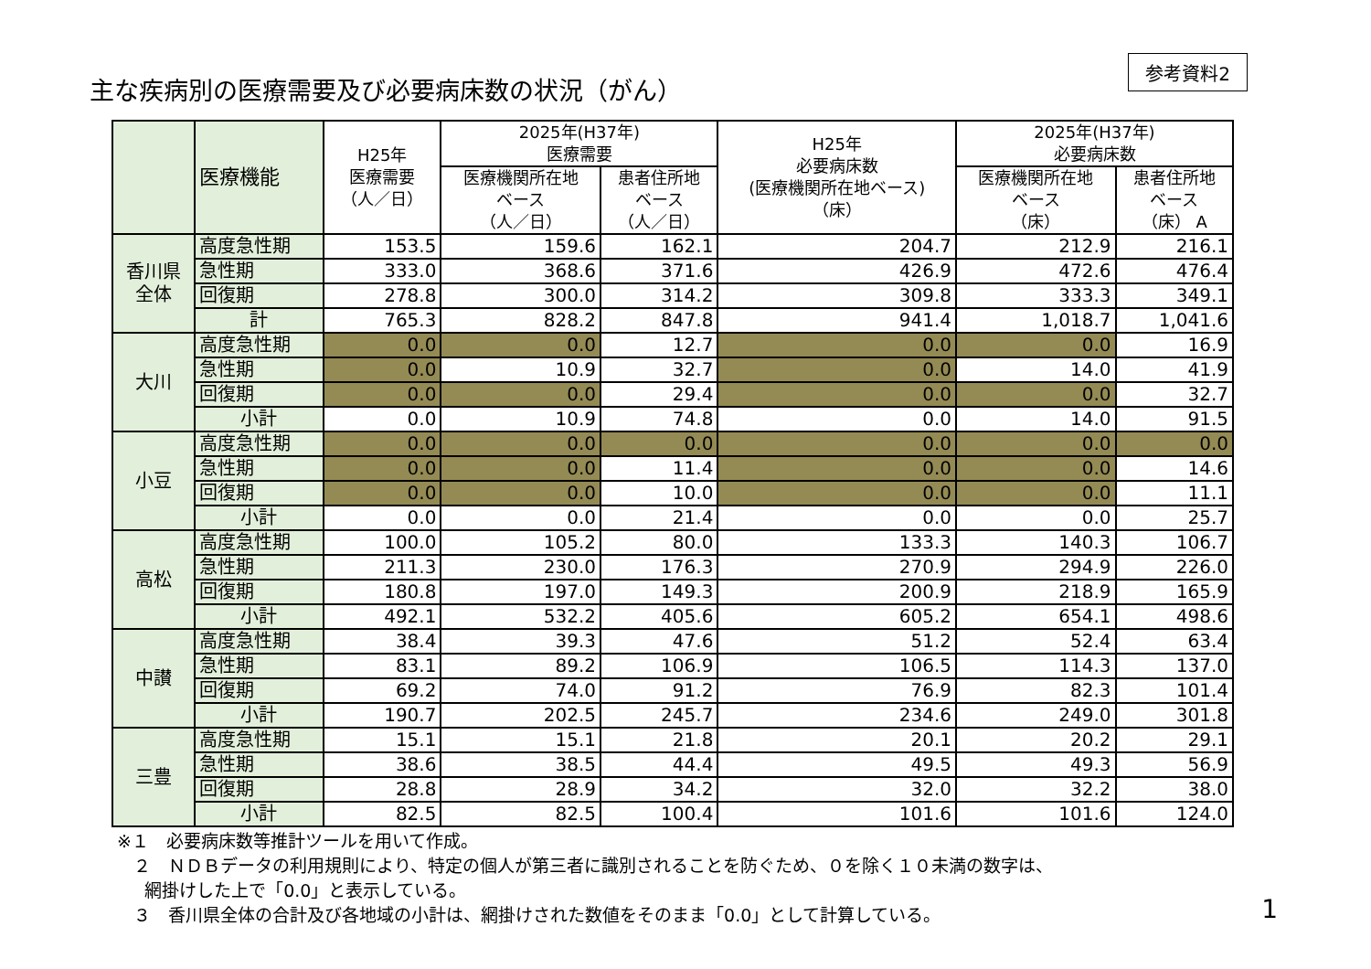主な疾病別の医療需要及び必要病床数の状況（がん）
参考資料2
| | 医療機能 | H25年 医療需要 （人／日） | 2025年(H37年) 医療需要 | | H25年 必要病床数 (医療機関所在地ベース) （床） | 2025年(H37年) 必要病床数 | |
| --- | --- | --- | --- | --- | --- | --- | --- |
| | | | 医療機関所在地 ベース （人／日） | 患者住所地 ベース （人／日） | | 医療機関所在地 ベース （床） | 患者住所地 ベース （床） A |
| 香川県 全体 | 高度急性期 | 153.5 | 159.6 | 162.1 | 204.7 | 212.9 | 216.1 |
| | 急性期 | 333.0 | 368.6 | 371.6 | 426.9 | 472.6 | 476.4 |
| | 回復期 | 278.8 | 300.0 | 314.2 | 309.8 | 333.3 | 349.1 |
| | 計 | 765.3 | 828.2 | 847.8 | 941.4 | 1,018.7 | 1,041.6 |
| 大川 | 高度急性期 | 0.0 | 0.0 | 12.7 | 0.0 | 0.0 | 16.9 |
| | 急性期 | 0.0 | 10.9 | 32.7 | 0.0 | 14.0 | 41.9 |
| | 回復期 | 0.0 | 0.0 | 29.4 | 0.0 | 0.0 | 32.7 |
| | 小計 | 0.0 | 10.9 | 74.8 | 0.0 | 14.0 | 91.5 |
| 小豆 | 高度急性期 | 0.0 | 0.0 | 0.0 | 0.0 | 0.0 | 0.0 |
| | 急性期 | 0.0 | 0.0 | 11.4 | 0.0 | 0.0 | 14.6 |
| | 回復期 | 0.0 | 0.0 | 10.0 | 0.0 | 0.0 | 11.1 |
| | 小計 | 0.0 | 0.0 | 21.4 | 0.0 | 0.0 | 25.7 |
| 高松 | 高度急性期 | 100.0 | 105.2 | 80.0 | 133.3 | 140.3 | 106.7 |
| | 急性期 | 211.3 | 230.0 | 176.3 | 270.9 | 294.9 | 226.0 |
| | 回復期 | 180.8 | 197.0 | 149.3 | 200.9 | 218.9 | 165.9 |
| | 小計 | 492.1 | 532.2 | 405.6 | 605.2 | 654.1 | 498.6 |
| 中讃 | 高度急性期 | 38.4 | 39.3 | 47.6 | 51.2 | 52.4 | 63.4 |
| | 急性期 | 83.1 | 89.2 | 106.9 | 106.5 | 114.3 | 137.0 |
| | 回復期 | 69.2 | 74.0 | 91.2 | 76.9 | 82.3 | 101.4 |
| | 小計 | 190.7 | 202.5 | 245.7 | 234.6 | 249.0 | 301.8 |
| 三豊 | 高度急性期 | 15.1 | 15.1 | 21.8 | 20.1 | 20.2 | 29.1 |
| | 急性期 | 38.6 | 38.5 | 44.4 | 49.5 | 49.3 | 56.9 |
| | 回復期 | 28.8 | 28.9 | 34.2 | 32.0 | 32.2 | 38.0 |
| | 小計 | 82.5 | 82.5 | 100.4 | 101.6 | 101.6 | 124.0 |
※１　必要病床数等推計ツールを用いて作成。
２　ＮＤＢデータの利用規則により、特定の個人が第三者に識別されることを防ぐため、０を除く１０未満の数字は、
網掛けした上で「0.0」と表示している。
３　香川県全体の合計及び各地域の小計は、網掛けされた数値をそのまま「0.0」として計算している。
1